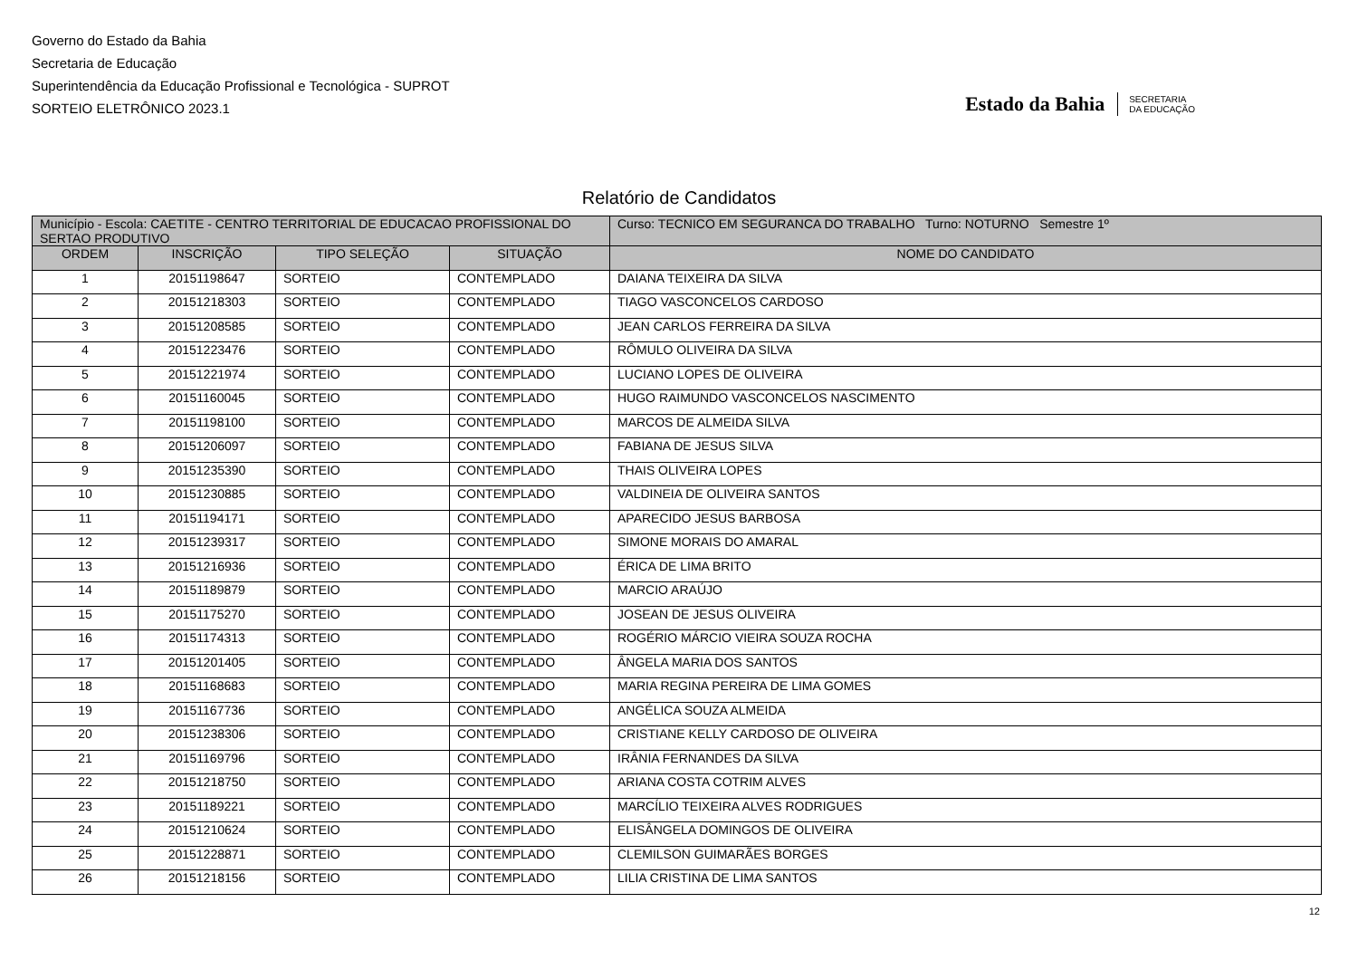Governo do Estado da Bahia
Secretaria de Educação
Superintendência da Educação Profissional e Tecnológica - SUPROT
SORTEIO ELETRÔNICO 2023.1
Estado da Bahia SECRETARIA
DA EDUCAÇÃO
Relatório de Candidatos
| Município - Escola: CAETITE - CENTRO TERRITORIAL DE EDUCACAO PROFISSIONAL DO SERTAO PRODUTIVO | | | | Curso: TECNICO EM SEGURANCA DO TRABALHO Turno: NOTURNO Semestre 1º |
| ORDEM | INSCRIÇÃO | TIPO SELEÇÃO | SITUAÇÃO | NOME DO CANDIDATO |
| 1 | 20151198647 | SORTEIO | CONTEMPLADO | DAIANA TEIXEIRA DA SILVA |
| 2 | 20151218303 | SORTEIO | CONTEMPLADO | TIAGO VASCONCELOS CARDOSO |
| 3 | 20151208585 | SORTEIO | CONTEMPLADO | JEAN CARLOS FERREIRA DA SILVA |
| 4 | 20151223476 | SORTEIO | CONTEMPLADO | RÔMULO OLIVEIRA DA SILVA |
| 5 | 20151221974 | SORTEIO | CONTEMPLADO | LUCIANO LOPES DE OLIVEIRA |
| 6 | 20151160045 | SORTEIO | CONTEMPLADO | HUGO RAIMUNDO VASCONCELOS NASCIMENTO |
| 7 | 20151198100 | SORTEIO | CONTEMPLADO | MARCOS DE ALMEIDA SILVA |
| 8 | 20151206097 | SORTEIO | CONTEMPLADO | FABIANA DE JESUS SILVA |
| 9 | 20151235390 | SORTEIO | CONTEMPLADO | THAIS OLIVEIRA LOPES |
| 10 | 20151230885 | SORTEIO | CONTEMPLADO | VALDINEIA DE OLIVEIRA SANTOS |
| 11 | 20151194171 | SORTEIO | CONTEMPLADO | APARECIDO JESUS BARBOSA |
| 12 | 20151239317 | SORTEIO | CONTEMPLADO | SIMONE MORAIS DO AMARAL |
| 13 | 20151216936 | SORTEIO | CONTEMPLADO | ÉRICA DE LIMA BRITO |
| 14 | 20151189879 | SORTEIO | CONTEMPLADO | MARCIO ARAÚJO |
| 15 | 20151175270 | SORTEIO | CONTEMPLADO | JOSEAN DE JESUS OLIVEIRA |
| 16 | 20151174313 | SORTEIO | CONTEMPLADO | ROGÉRIO MÁRCIO VIEIRA SOUZA ROCHA |
| 17 | 20151201405 | SORTEIO | CONTEMPLADO | ÂNGELA MARIA DOS SANTOS |
| 18 | 20151168683 | SORTEIO | CONTEMPLADO | MARIA REGINA PEREIRA DE LIMA GOMES |
| 19 | 20151167736 | SORTEIO | CONTEMPLADO | ANGÉLICA SOUZA ALMEIDA |
| 20 | 20151238306 | SORTEIO | CONTEMPLADO | CRISTIANE KELLY CARDOSO DE OLIVEIRA |
| 21 | 20151169796 | SORTEIO | CONTEMPLADO | IRÂNIA FERNANDES DA SILVA |
| 22 | 20151218750 | SORTEIO | CONTEMPLADO | ARIANA COSTA COTRIM ALVES |
| 23 | 20151189221 | SORTEIO | CONTEMPLADO | MARCÍLIO TEIXEIRA ALVES RODRIGUES |
| 24 | 20151210624 | SORTEIO | CONTEMPLADO | ELISÂNGELA DOMINGOS DE OLIVEIRA |
| 25 | 20151228871 | SORTEIO | CONTEMPLADO | CLEMILSON GUIMARÃES BORGES |
| 26 | 20151218156 | SORTEIO | CONTEMPLADO | LILIA CRISTINA DE LIMA SANTOS |
12